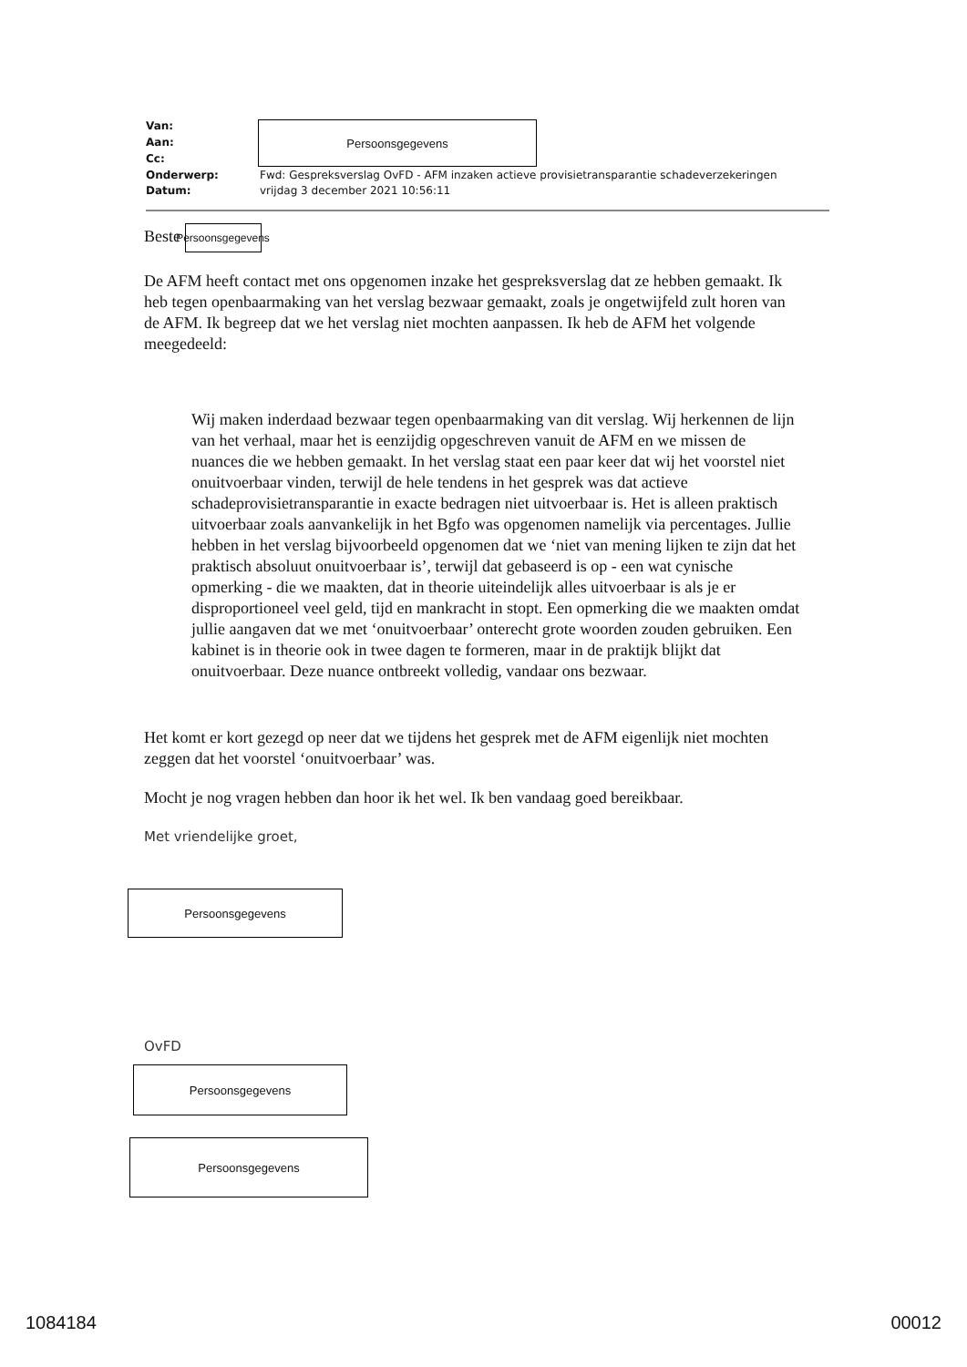| Van: | Persoonsgegevens |
| Aan: | |
| Cc: | |
| Onderwerp: | Fwd: Gespreksverslag OvFD - AFM inzaken actieve provisietransparantie schadeverzekeringen |
| Datum: | vrijdag 3 december 2021 10:56:11 |
Beste Persoonsgegevens
De AFM heeft contact met ons opgenomen inzake het gespreksverslag dat ze hebben gemaakt. Ik heb tegen openbaarmaking van het verslag bezwaar gemaakt, zoals je ongetwijfeld zult horen van de AFM. Ik begreep dat we het verslag niet mochten aanpassen. Ik heb de AFM het volgende meegedeeld:
Wij maken inderdaad bezwaar tegen openbaarmaking van dit verslag. Wij herkennen de lijn van het verhaal, maar het is eenzijdig opgeschreven vanuit de AFM en we missen de nuances die we hebben gemaakt. In het verslag staat een paar keer dat wij het voorstel niet onuitvoerbaar vinden, terwijl de hele tendens in het gesprek was dat actieve schadeprovisietransparantie in exacte bedragen niet uitvoerbaar is. Het is alleen praktisch uitvoerbaar zoals aanvankelijk in het Bgfo was opgenomen namelijk via percentages. Jullie hebben in het verslag bijvoorbeeld opgenomen dat we ‘niet van mening lijken te zijn dat het praktisch absoluut onuitvoerbaar is’, terwijl dat gebaseerd is op - een wat cynische opmerking - die we maakten, dat in theorie uiteindelijk alles uitvoerbaar is als je er disproportioneel veel geld, tijd en mankracht in stopt. Een opmerking die we maakten omdat jullie aangaven dat we met ‘onuitvoerbaar’ onterecht grote woorden zouden gebruiken. Een kabinet is in theorie ook in twee dagen te formeren, maar in de praktijk blijkt dat onuitvoerbaar. Deze nuance ontbreekt volledig, vandaar ons bezwaar.
Het komt er kort gezegd op neer dat we tijdens het gesprek met de AFM eigenlijk niet mochten zeggen dat het voorstel ‘onuitvoerbaar’ was.
Mocht je nog vragen hebben dan hoor ik het wel. Ik ben vandaag goed bereikbaar.
Met vriendelijke groet,
Persoonsgegevens
OvFD
Persoonsgegevens
Persoonsgegevens
1084184 00012